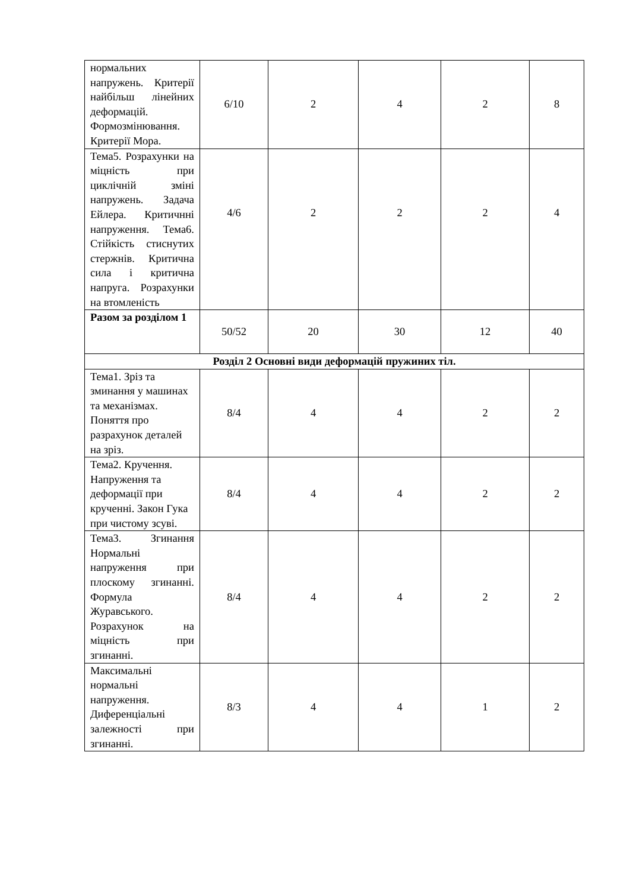| нормальних напружень. Критерії найбільш лінейних деформацій. Формозмінювання. Критерії Мора. | 6/10 | 2 | 4 | 2 | 8 |
| Тема5. Розрахунки на міцність при циклічній зміні напружень. Задача Ейлера. Критичнні напруження. Тема6. Стійкість стиснутих стержнів. Критична сила і критична напруга. Розрахунки на втомленість | 4/6 | 2 | 2 | 2 | 4 |
| Разом за розділом 1 | 50/52 | 20 | 30 | 12 | 40 |
| Розділ 2 Основні види деформацій пружиних тіл. | | | | | |
| Тема1. Зріз та зминання у машинах та механізмах. Поняття про разрахунок деталей на зріз. | 8/4 | 4 | 4 | 2 | 2 |
| Тема2. Кручення. Напруження та деформації при крученні. Закон Гука при чистому зсуві. | 8/4 | 4 | 4 | 2 | 2 |
| Тема3. Згинання Нормальні напруження при плоскому згинанні. Формула Журавського. Розрахунок на міцність при згинанні. | 8/4 | 4 | 4 | 2 | 2 |
| Максимальні нормальні напруження. Диференціальні залежності при згинанні. | 8/3 | 4 | 4 | 1 | 2 |